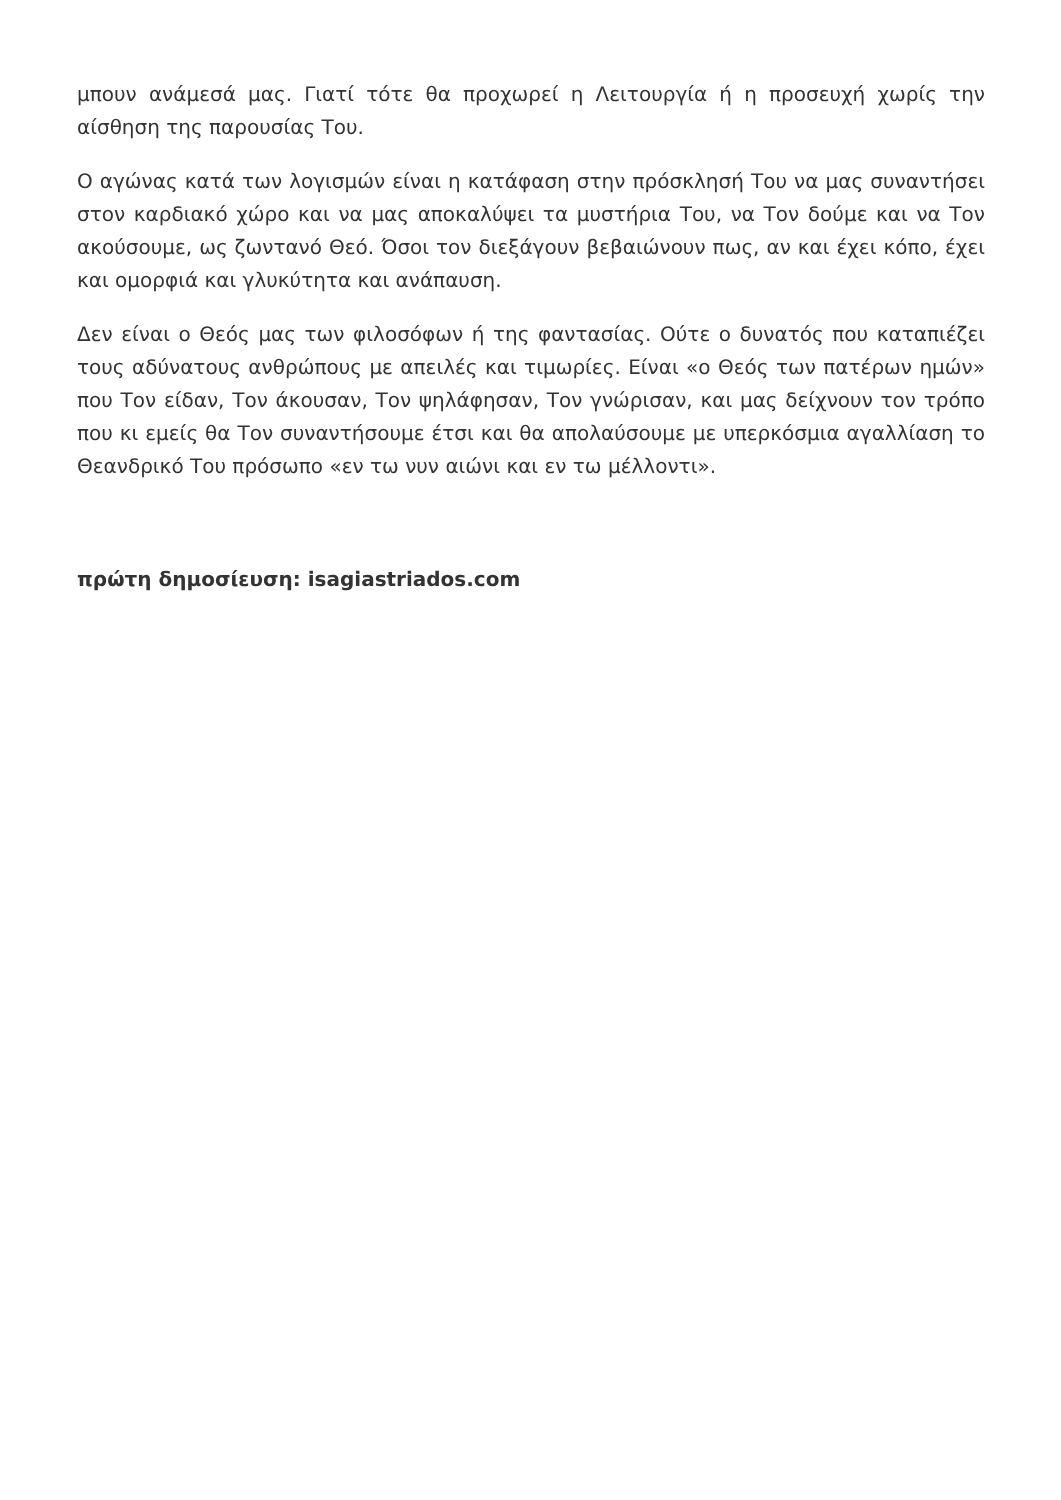μπουν ανάμεσά μας. Γιατί τότε θα προχωρεί η Λειτουργία ή η προσευχή χωρίς την αίσθηση της παρουσίας Του.
Ο αγώνας κατά των λογισμών είναι η κατάφαση στην πρόσκλησή Του να μας συναντήσει στον καρδιακό χώρο και να μας αποκαλύψει τα μυστήρια Του, να Τον δούμε και να Τον ακούσουμε, ως ζωντανό Θεό. Όσοι τον διεξάγουν βεβαιώνουν πως, αν και έχει κόπο, έχει και ομορφιά και γλυκύτητα και ανάπαυση.
Δεν είναι ο Θεός μας των φιλοσόφων ή της φαντασίας. Ούτε ο δυνατός που καταπιέζει τους αδύνατους ανθρώπους με απειλές και τιμωρίες. Είναι «ο Θεός των πατέρων ημών» που Τον είδαν, Τον άκουσαν, Τον ψηλάφησαν, Τον γνώρισαν, και μας δείχνουν τον τρόπο που κι εμείς θα Τον συναντήσουμε έτσι και θα απολαύσουμε με υπερκόσμια αγαλλίαση το Θεανδρικό Του πρόσωπο «εν τω νυν αιώνι και εν τω μέλλοντι».
πρώτη δημοσίευση: isagiastriados.com